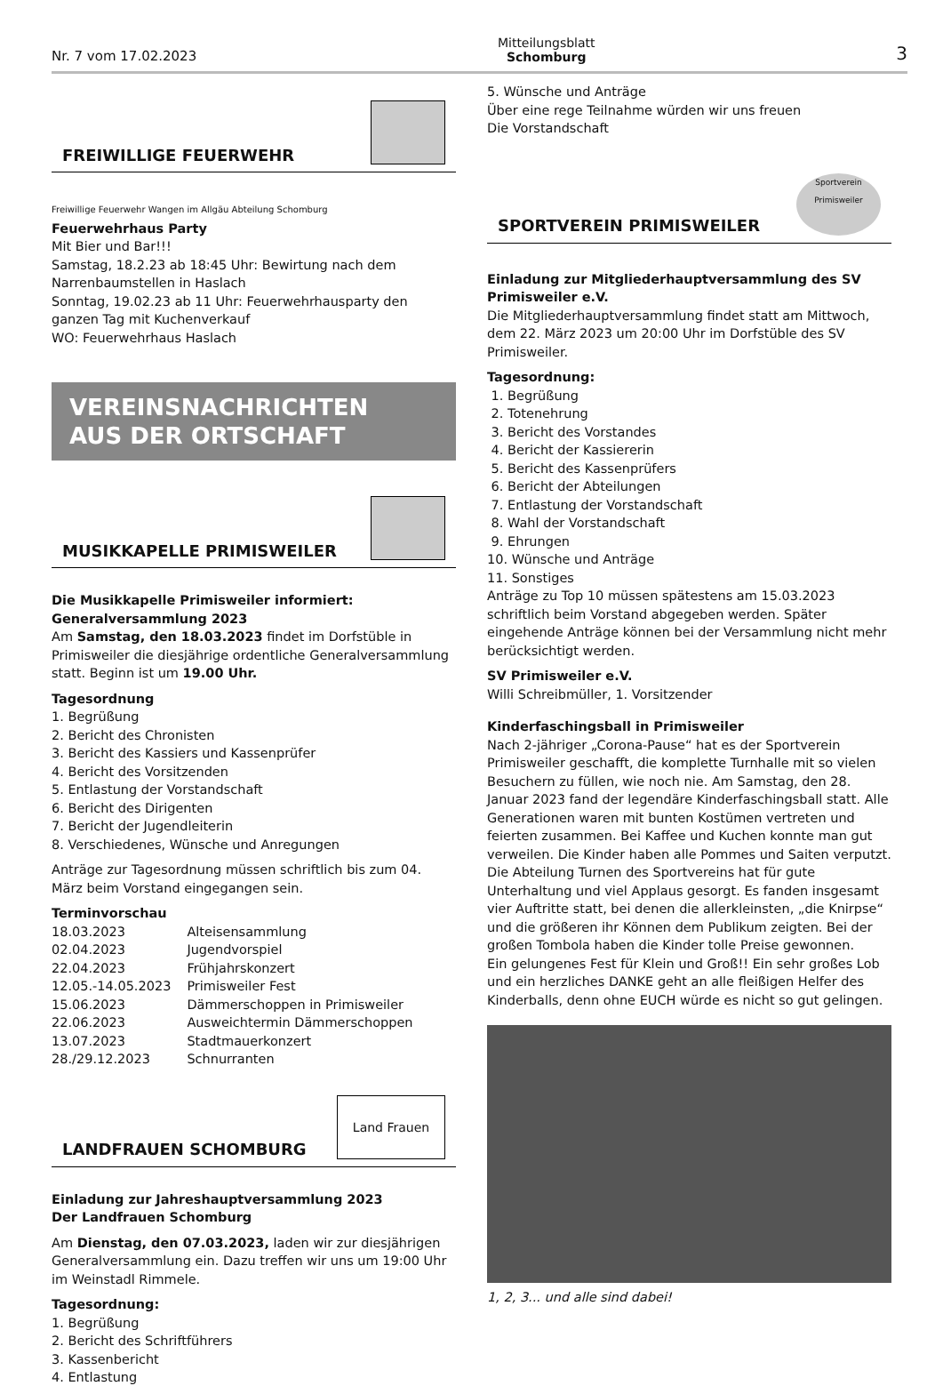Nr. 7 vom 17.02.2023 Mitteilungsblatt
Schomburg 3
FREIWILLIGE FEUERWEHR
Freiwillige Feuerwehr Wangen im Allgäu Abteilung Schomburg
Feuerwehrhaus Party
Mit Bier und Bar!!!
Samstag, 18.2.23 ab 18:45 Uhr: Bewirtung nach dem Narrenbaumstellen in Haslach
Sonntag, 19.02.23 ab 11 Uhr: Feuerwehrhausparty den ganzen Tag mit Kuchenverkauf
WO: Feuerwehrhaus Haslach
VEREINSNACHRICHTEN
AUS DER ORTSCHAFT
MUSIKKAPELLE PRIMISWEILER
Die Musikkapelle Primisweiler informiert:
Generalversammlung 2023
Am Samstag, den 18.03.2023 findet im Dorfstüble in Primisweiler die diesjährige ordentliche Generalversammlung statt. Beginn ist um 19.00 Uhr.
Tagesordnung
1. Begrüßung
2. Bericht des Chronisten
3. Bericht des Kassiers und Kassenprüfer
4. Bericht des Vorsitzenden
5. Entlastung der Vorstandschaft
6. Bericht des Dirigenten
7. Bericht der Jugendleiterin
8. Verschiedenes, Wünsche und Anregungen
Anträge zur Tagesordnung müssen schriftlich bis zum 04. März beim Vorstand eingegangen sein.
Terminvorschau
| 18.03.2023 | Alteisensammlung |
| 02.04.2023 | Jugendvorspiel |
| 22.04.2023 | Frühjahrskonzert |
| 12.05.-14.05.2023 | Primisweiler Fest |
| 15.06.2023 | Dämmerschoppen in Primisweiler |
| 22.06.2023 | Ausweichtermin Dämmerschoppen |
| 13.07.2023 | Stadtmauerkonzert |
| 28./29.12.2023 | Schnurranten |
LANDFRAUEN SCHOMBURG Land Frauen
Einladung zur Jahreshauptversammlung 2023
Der Landfrauen Schomburg
Am Dienstag, den 07.03.2023, laden wir zur diesjährigen Generalversammlung ein. Dazu treffen wir uns um 19:00 Uhr im Weinstadl Rimmele.
Tagesordnung:
1. Begrüßung
2. Bericht des Schriftführers
3. Kassenbericht
4. Entlastung
5. Wünsche und Anträge
Über eine rege Teilnahme würden wir uns freuen
Die Vorstandschaft
SPORTVEREIN PRIMISWEILER Sportverein Primisweiler
Einladung zur Mitgliederhauptversammlung des SV Primisweiler e.V.
Die Mitgliederhauptversammlung findet statt am Mittwoch, dem 22. März 2023 um 20:00 Uhr im Dorfstüble des SV Primisweiler.
Tagesordnung:
1. Begrüßung
2. Totenehrung
3. Bericht des Vorstandes
4. Bericht der Kassiererin
5. Bericht des Kassenprüfers
6. Bericht der Abteilungen
7. Entlastung der Vorstandschaft
8. Wahl der Vorstandschaft
9. Ehrungen
10. Wünsche und Anträge
11. Sonstiges
Anträge zu Top 10 müssen spätestens am 15.03.2023 schriftlich beim Vorstand abgegeben werden. Später eingehende Anträge können bei der Versammlung nicht mehr berücksichtigt werden.
SV Primisweiler e.V.
Willi Schreibmüller, 1. Vorsitzender
Kinderfaschingsball in Primisweiler
Nach 2-jähriger „Corona-Pause“ hat es der Sportverein Primisweiler geschafft, die komplette Turnhalle mit so vielen Besuchern zu füllen, wie noch nie. Am Samstag, den 28. Januar 2023 fand der legendäre Kinderfaschingsball statt. Alle Generationen waren mit bunten Kostümen vertreten und feierten zusammen. Bei Kaffee und Kuchen konnte man gut verweilen. Die Kinder haben alle Pommes und Saiten verputzt. Die Abteilung Turnen des Sportvereins hat für gute Unterhaltung und viel Applaus gesorgt. Es fanden insgesamt vier Auftritte statt, bei denen die allerkleinsten, „die Knirpse“ und die größeren ihr Können dem Publikum zeigten. Bei der großen Tombola haben die Kinder tolle Preise gewonnen.
Ein gelungenes Fest für Klein und Groß!! Ein sehr großes Lob und ein herzliches DANKE geht an alle fleißigen Helfer des Kinderballs, denn ohne EUCH würde es nicht so gut gelingen.
1, 2, 3... und alle sind dabei!